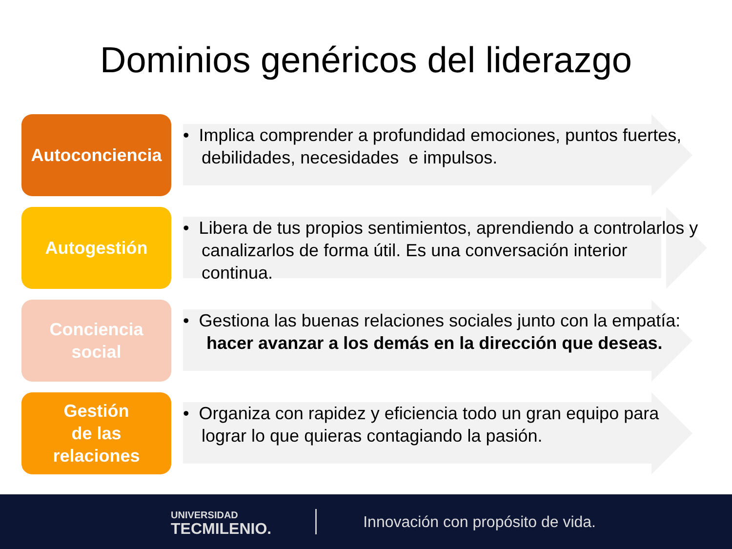Dominios genéricos del liderazgo
Autoconciencia
• Implica comprender a profundidad emociones, puntos fuertes, debilidades, necesidades e impulsos.
Autogestión
• Libera de tus propios sentimientos, aprendiendo a controlarlos y canalizarlos de forma útil. Es una conversación interior continua.
Conciencia
social
• Gestiona las buenas relaciones sociales junto con la empatía: hacer avanzar a los demás en la dirección que deseas.
Gestión
de las
relaciones
• Organiza con rapidez y eficiencia todo un gran equipo para lograr lo que quieras contagiando la pasión.
UNIVERSIDAD
TECMILENIO.
Innovación con propósito de vida.